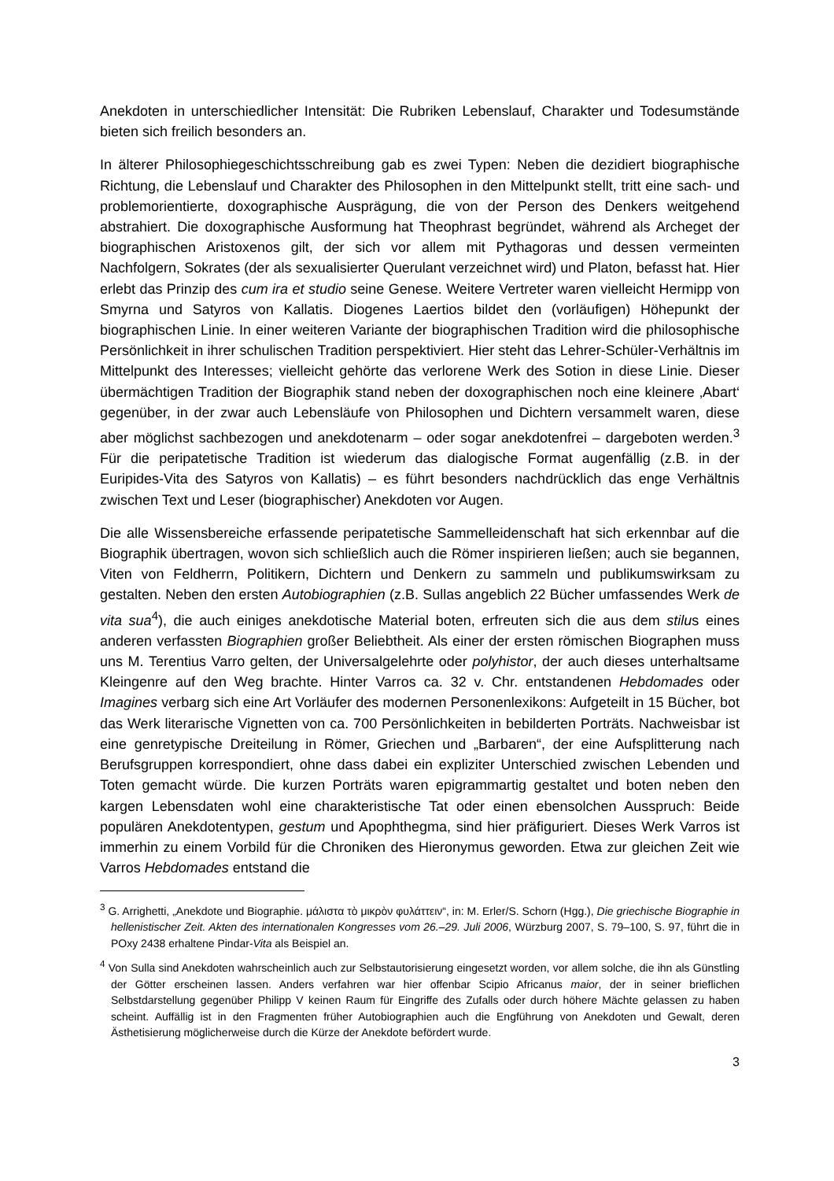Anekdoten in unterschiedlicher Intensität: Die Rubriken Lebenslauf, Charakter und Todesumstände bieten sich freilich besonders an.
In älterer Philosophiegeschichtsschreibung gab es zwei Typen: Neben die dezidiert biographische Richtung, die Lebenslauf und Charakter des Philosophen in den Mittelpunkt stellt, tritt eine sach- und problemorientierte, doxographische Ausprägung, die von der Person des Denkers weitgehend abstrahiert. Die doxographische Ausformung hat Theophrast begründet, während als Archeget der biographischen Aristoxenos gilt, der sich vor allem mit Pythagoras und dessen vermeinten Nachfolgern, Sokrates (der als sexualisierter Querulant verzeichnet wird) und Platon, befasst hat. Hier erlebt das Prinzip des cum ira et studio seine Genese. Weitere Vertreter waren vielleicht Hermipp von Smyrna und Satyros von Kallatis. Diogenes Laertios bildet den (vorläufigen) Höhepunkt der biographischen Linie. In einer weiteren Variante der biographischen Tradition wird die philosophische Persönlichkeit in ihrer schulischen Tradition perspektiviert. Hier steht das Lehrer-Schüler-Verhältnis im Mittelpunkt des Interesses; vielleicht gehörte das verlorene Werk des Sotion in diese Linie. Dieser übermächtigen Tradition der Biographik stand neben der doxographischen noch eine kleinere ‚Abart‘ gegenüber, in der zwar auch Lebensläufe von Philosophen und Dichtern versammelt waren, diese aber möglichst sachbezogen und anekdotenarm – oder sogar anekdotenfrei – dargeboten werden.<sup>3</sup> Für die peripatetische Tradition ist wiederum das dialogische Format augenfällig (z.B. in der Euripides-Vita des Satyros von Kallatis) – es führt besonders nachdrücklich das enge Verhältnis zwischen Text und Leser (biographischer) Anekdoten vor Augen.
Die alle Wissensbereiche erfassende peripatetische Sammelleidenschaft hat sich erkennbar auf die Biographik übertragen, wovon sich schließlich auch die Römer inspirieren ließen; auch sie begannen, Viten von Feldherrn, Politikern, Dichtern und Denkern zu sammeln und publikumswirksam zu gestalten. Neben den ersten Autobiographien (z.B. Sullas angeblich 22 Bücher umfassendes Werk de vita sua<sup>4</sup>), die auch einiges anekdotische Material boten, erfreuten sich die aus dem stilus eines anderen verfassten Biographien großer Beliebtheit. Als einer der ersten römischen Biographen muss uns M. Terentius Varro gelten, der Universalgelehrte oder polyhistor, der auch dieses unterhaltsame Kleingenre auf den Weg brachte. Hinter Varros ca. 32 v. Chr. entstandenen Hebdomades oder Imagines verbarg sich eine Art Vorläufer des modernen Personenlexikons: Aufgeteilt in 15 Bücher, bot das Werk literarische Vignetten von ca. 700 Persönlichkeiten in bebilderten Porträts. Nachweisbar ist eine genretypische Dreiteilung in Römer, Griechen und „Barbaren“, der eine Aufsplitterung nach Berufsgruppen korrespondiert, ohne dass dabei ein expliziter Unterschied zwischen Lebenden und Toten gemacht würde. Die kurzen Porträts waren epigrammartig gestaltet und boten neben den kargen Lebensdaten wohl eine charakteristische Tat oder einen ebensolchen Ausspruch: Beide populären Anekdotentypen, gestum und Apophthegma, sind hier präfiguriert. Dieses Werk Varros ist immerhin zu einem Vorbild für die Chroniken des Hieronymus geworden. Etwa zur gleichen Zeit wie Varros Hebdomades entstand die
<sup>3</sup> G. Arrighetti, „Anekdote und Biographie. μάλιστα τὸ μικρὸν φυλάττειν“, in: M. Erler/S. Schorn (Hgg.), Die griechische Biographie in hellenistischer Zeit. Akten des internationalen Kongresses vom 26.–29. Juli 2006, Würzburg 2007, S. 79–100, S. 97, führt die in POxy 2438 erhaltene Pindar-Vita als Beispiel an.
<sup>4</sup> Von Sulla sind Anekdoten wahrscheinlich auch zur Selbstautorisierung eingesetzt worden, vor allem solche, die ihn als Günstling der Götter erscheinen lassen. Anders verfahren war hier offenbar Scipio Africanus maior, der in seiner brieflichen Selbstdarstellung gegenüber Philipp V keinen Raum für Eingriffe des Zufalls oder durch höhere Mächte gelassen zu haben scheint. Auffällig ist in den Fragmenten früher Autobiographien auch die Engführung von Anekdoten und Gewalt, deren Ästhetisierung möglicherweise durch die Kürze der Anekdote befördert wurde.
3